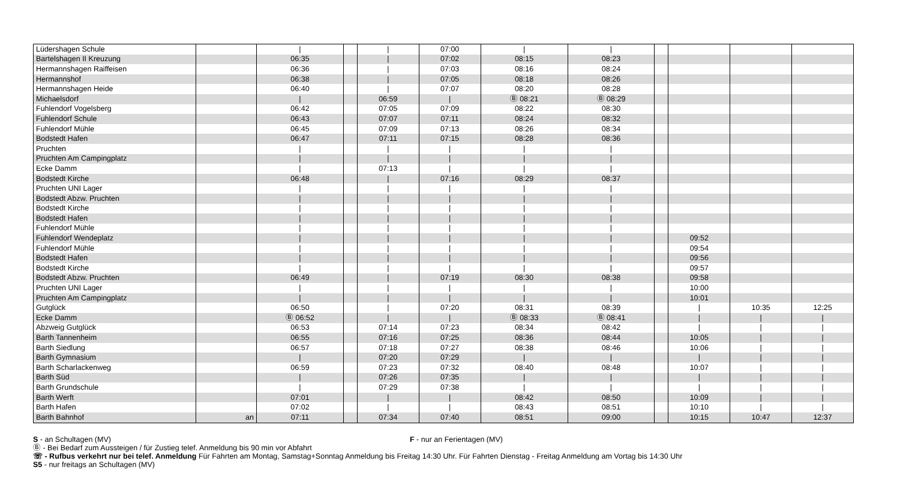| Lüdershagen Schule | | / | | / | 07:00 | / | / | | | | |
| Bartelshagen II Kreuzung | | 06:35 | | / | 07:02 | 08:15 | 08:23 | | | | |
| Hermannshagen Raiffeisen | | 06:36 | | / | 07:03 | 08:16 | 08:24 | | | | |
| Hermannshof | | 06:38 | | / | 07:05 | 08:18 | 08:26 | | | | |
| Hermannshagen Heide | | 06:40 | | / | 07:07 | 08:20 | 08:28 | | | | |
| Michaelsdorf | | / | | 06:59 | / | Ⓑ 08:21 | Ⓑ 08:29 | | | | |
| Fuhlendorf Vogelsberg | | 06:42 | | 07:05 | 07:09 | 08:22 | 08:30 | | | | |
| Fuhlendorf Schule | | 06:43 | | 07:07 | 07:11 | 08:24 | 08:32 | | | | |
| Fuhlendorf Mühle | | 06:45 | | 07:09 | 07:13 | 08:26 | 08:34 | | | | |
| Bodstedt Hafen | | 06:47 | | 07:11 | 07:15 | 08:28 | 08:36 | | | | |
| Pruchten | | / | | / | / | / | / | | | | |
| Pruchten Am Campingplatz | | / | | / | / | / | / | | | | |
| Ecke Damm | | / | | 07:13 | / | / | / | | | | |
| Bodstedt Kirche | | 06:48 | | / | 07:16 | 08:29 | 08:37 | | | | |
| Pruchten UNI Lager | | / | | / | / | / | / | | | | |
| Bodstedt Abzw. Pruchten | | / | | / | / | / | / | | | | |
| Bodstedt Kirche | | / | | / | / | / | / | | | | |
| Bodstedt Hafen | | / | | / | / | / | / | | | | |
| Fuhlendorf Mühle | | / | | / | / | / | / | | | | |
| Fuhlendorf Wendeplatz | | / | | / | / | / | / | | 09:52 | | |
| Fuhlendorf Mühle | | / | | / | / | / | / | | 09:54 | | |
| Bodstedt Hafen | | / | | / | / | / | / | | 09:56 | | |
| Bodstedt Kirche | | / | | / | / | / | / | | 09:57 | | |
| Bodstedt Abzw. Pruchten | | 06:49 | | / | 07:19 | 08:30 | 08:38 | | 09:58 | | |
| Pruchten UNI Lager | | / | | / | / | / | / | | 10:00 | | |
| Pruchten Am Campingplatz | | / | | / | / | / | / | | 10:01 | | |
| Gutglück | | 06:50 | | / | 07:20 | 08:31 | 08:39 | | / | 10:35 | 12:25 |
| Ecke Damm | | Ⓑ 06:52 | | / | / | Ⓑ 08:33 | Ⓑ 08:41 | | / | / | / |
| Abzweig Gutglück | | 06:53 | | 07:14 | 07:23 | 08:34 | 08:42 | | / | / | / |
| Barth Tannenheim | | 06:55 | | 07:16 | 07:25 | 08:36 | 08:44 | | 10:05 | / | / |
| Barth Siedlung | | 06:57 | | 07:18 | 07:27 | 08:38 | 08:46 | | 10:06 | / | / |
| Barth Gymnasium | | / | | 07:20 | 07:29 | / | / | | / | / | / |
| Barth Scharlackenweg | | 06:59 | | 07:23 | 07:32 | 08:40 | 08:48 | | 10:07 | / | / |
| Barth Süd | | / | | 07:26 | 07:35 | / | / | | / | / | / |
| Barth Grundschule | | / | | 07:29 | 07:38 | / | / | | / | / | / |
| Barth Werft | | 07:01 | | / | / | 08:42 | 08:50 | | 10:09 | / | / |
| Barth Hafen | | 07:02 | | / | / | 08:43 | 08:51 | | 10:10 | / | / |
| Barth Bahnhof | an | 07:11 | | 07:34 | 07:40 | 08:51 | 09:00 | | 10:15 | 10:47 | 12:37 |
S - an Schultagen (MV) F - nur an Ferientagen (MV)
Ⓑ - Bei Bedarf zum Aussteigen / für Zustieg telef. Anmeldung bis 90 min vor Abfahrt
☏ - Rufbus verkehrt nur bei telef. Anmeldung Für Fahrten am Montag, Samstag+Sonntag Anmeldung bis Freitag 14:30 Uhr. Für Fahrten Dienstag - Freitag Anmeldung am Vortag bis 14:30 Uhr
S5 - nur freitags an Schultagen (MV)